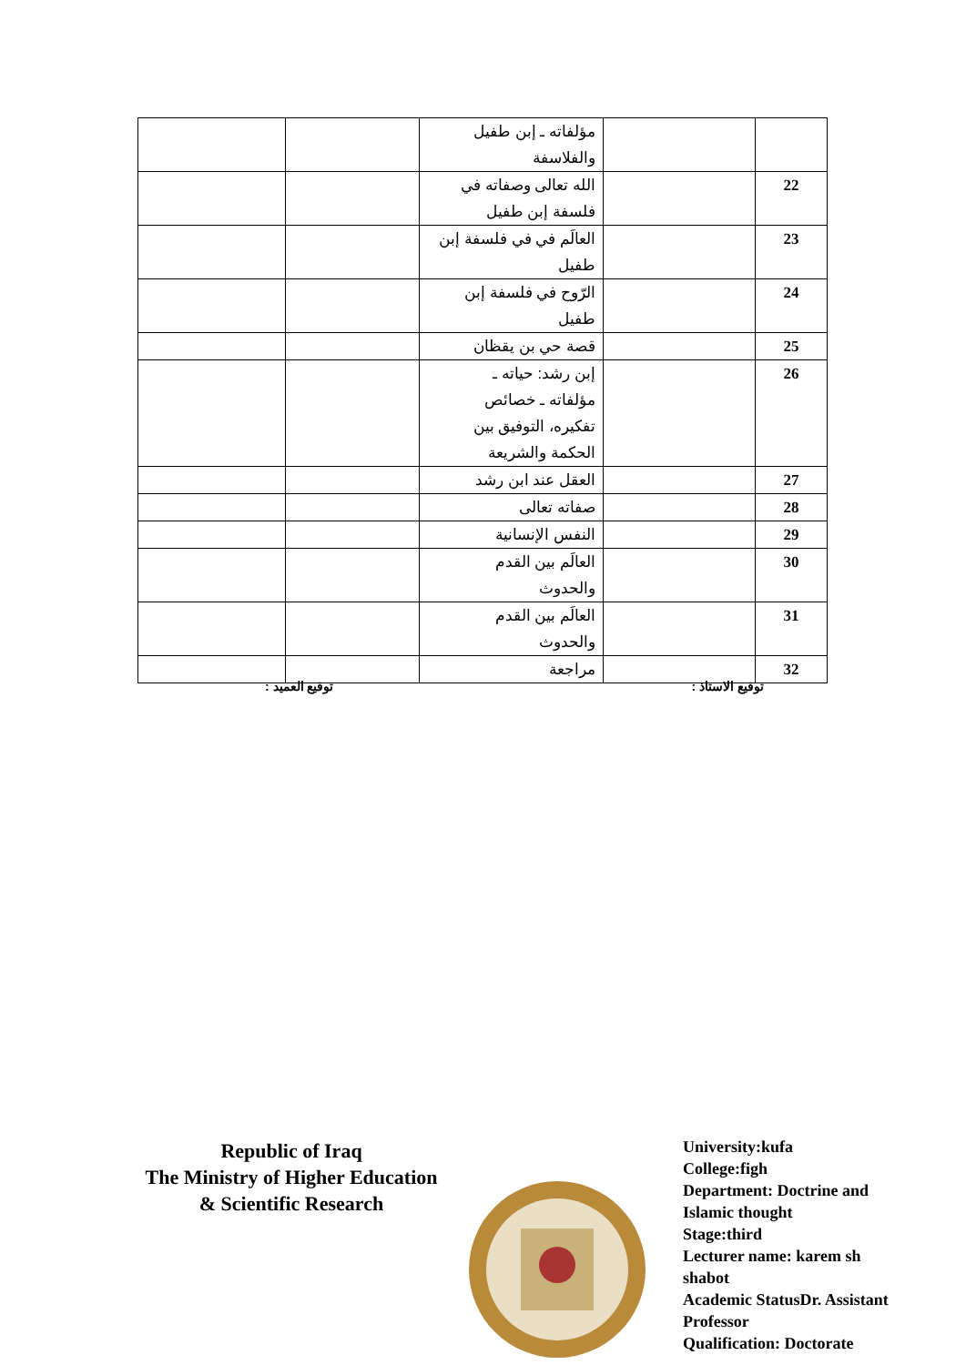| | | مؤلفاته ـ إبن طفيل والفلاسفة | | |
| 22 | | الله تعالى وصفاته في فلسفة إبن طفيل | | |
| 23 | | العالَم في في فلسفة إبن طفيل | | |
| 24 | | الرّوح في فلسفة إبن طفيل | | |
| 25 | | قصة حي بن يقظان | | |
| 26 | | إبن رشد: حياته ـ مؤلفاته ـ خصائص تفكيره، التوفيق بين الحكمة والشريعة | | |
| 27 | | العقل عند ابن رشد | | |
| 28 | | صفاته تعالى | | |
| 29 | | النفس الإنسانية | | |
| 30 | | العالَم بين القدم والحدوث | | |
| 31 | | العالَم بين القدم والحدوث | | |
| 32 | | مراجعة | | |
توقيع الاستاذ : توقيع العميد :
Republic of Iraq
The Ministry of Higher Education
& Scientific Research
University:kufa
College:figh
Department: Doctrine and
Islamic thought
Stage:third
Lecturer name: karem sh
shabot
Academic StatusDr. Assistant
Professor
Qualification: Doctorate